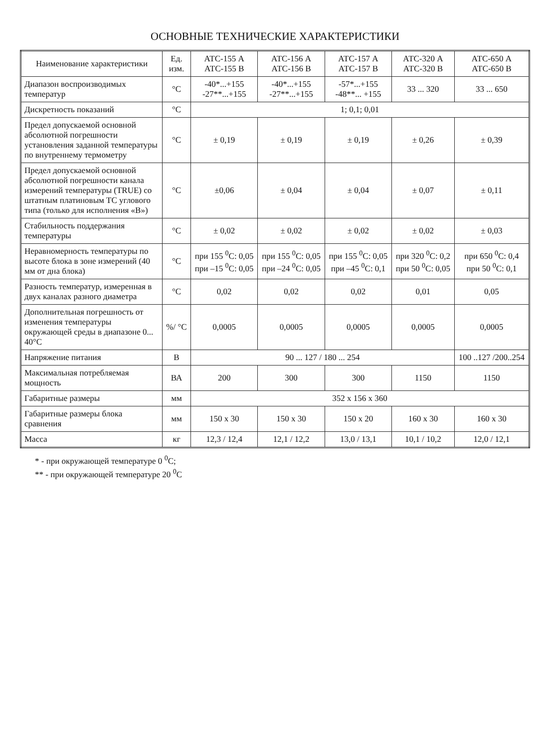ОСНОВНЫЕ ТЕХНИЧЕСКИЕ ХАРАКТЕРИСТИКИ
| Наименование характеристики | Ед. изм. | АТС-155 А АТС-155 В | АТС-156 А АТС-156 В | АТС-157 А АТС-157 В | АТС-320 А АТС-320 В | АТС-650 А АТС-650 В |
| --- | --- | --- | --- | --- | --- | --- |
| Диапазон воспроизводимых температур | °C | -40*...+155 -27**...+155 | -40*...+155 -27**...+155 | -57*...+155 -48**... +155 | 33 ... 320 | 33 ... 650 |
| Дискретность показаний | °C | 1; 0,1; 0,01 | | | | |
| Предел допускаемой основной абсолютной погрешности установления заданной температуры по внутреннему термометру | °C | ± 0,19 | ± 0,19 | ± 0,19 | ± 0,26 | ± 0,39 |
| Предел допускаемой основной абсолютной погрешности канала измерений температуры (TRUE) со штатным платиновым ТС углового типа (только для исполнения «В») | °C | ±0,06 | ± 0,04 | ± 0,04 | ± 0,07 | ± 0,11 |
| Стабильность поддержания температуры | °C | ± 0,02 | ± 0,02 | ± 0,02 | ± 0,02 | ± 0,03 |
| Неравномерность температуры по высоте блока в зоне измерений (40 мм от дна блока) | °C | при 155 <sup>0</sup>C: 0,05 при –15 <sup>0</sup>C: 0,05 | при 155 <sup>0</sup>C: 0,05 при –24 <sup>0</sup>C: 0,05 | при 155 <sup>0</sup>C: 0,05 при –45 <sup>0</sup>C: 0,1 | при 320 <sup>0</sup>C: 0,2 при 50 <sup>0</sup>C: 0,05 | при 650 <sup>0</sup>C: 0,4 при 50 <sup>0</sup>C: 0,1 |
| Разность температур, измеренная в двух каналах разного диаметра | °C | 0,02 | 0,02 | 0,02 | 0,01 | 0,05 |
| Дополнительная погрешность от изменения температуры окружающей среды в диапазоне 0... 40°C | %/ °C | 0,0005 | 0,0005 | 0,0005 | 0,0005 | 0,0005 |
| Напряжение питания | В | 90 ... 127 / 180 ... 254 | | | | 100 ..127 /200..254 |
| Максимальная потребляемая мощность | ВА | 200 | 300 | 300 | 1150 | 1150 |
| Габаритные размеры | мм | 352 x 156 x 360 | | | | |
| Габаритные размеры блока сравнения | мм | 150 x 30 | 150 x 30 | 150 x 20 | 160 x 30 | 160 x 30 |
| Масса | кг | 12,3 / 12,4 | 12,1 / 12,2 | 13,0 / 13,1 | 10,1 / 10,2 | 12,0 / 12,1 |
* - при окружающей температуре 0 <sup>0</sup>C;
** - при окружающей температуре 20 <sup>0</sup>C